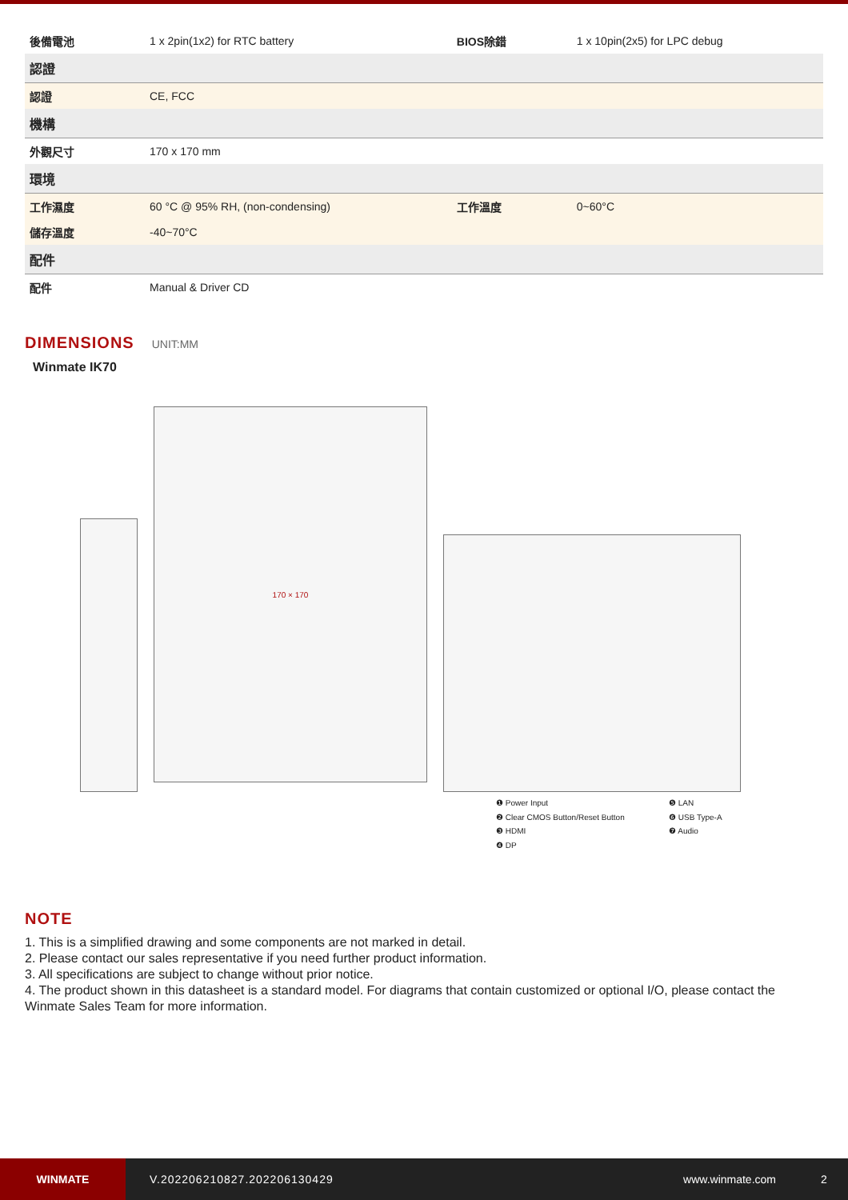| 後備電池 | 1 x 2pin(1x2) for RTC battery | BIOS除錯 | 1 x 10pin(2x5) for LPC debug |
| 認證 | | | |
| 認證 | CE, FCC | | |
| 機構 | | | |
| 外觀尺寸 | 170 x 170 mm | | |
| 環境 | | | |
| 工作濕度 | 60 °C @ 95% RH, (non-condensing) | 工作溫度 | 0~60°C |
| 儲存溫度 | -40~70°C | | |
| 配件 | | | |
| 配件 | Manual & Driver CD | | |
DIMENSIONS
UNIT:MM
Winmate IK70
170 × 170
❶ Power Input ❺ LAN ❷ Clear CMOS Button/Reset Button ❻ USB Type-A ❸ HDMI ❼ Audio ❹ DP
NOTE
1. This is a simplified drawing and some components are not marked in detail.
2. Please contact our sales representative if you need further product information.
3. All specifications are subject to change without prior notice.
4. The product shown in this datasheet is a standard model. For diagrams that contain customized or optional I/O, please contact the Winmate Sales Team for more information.
WINMATE
V.202206210827.202206130429 www.winmate.com 2